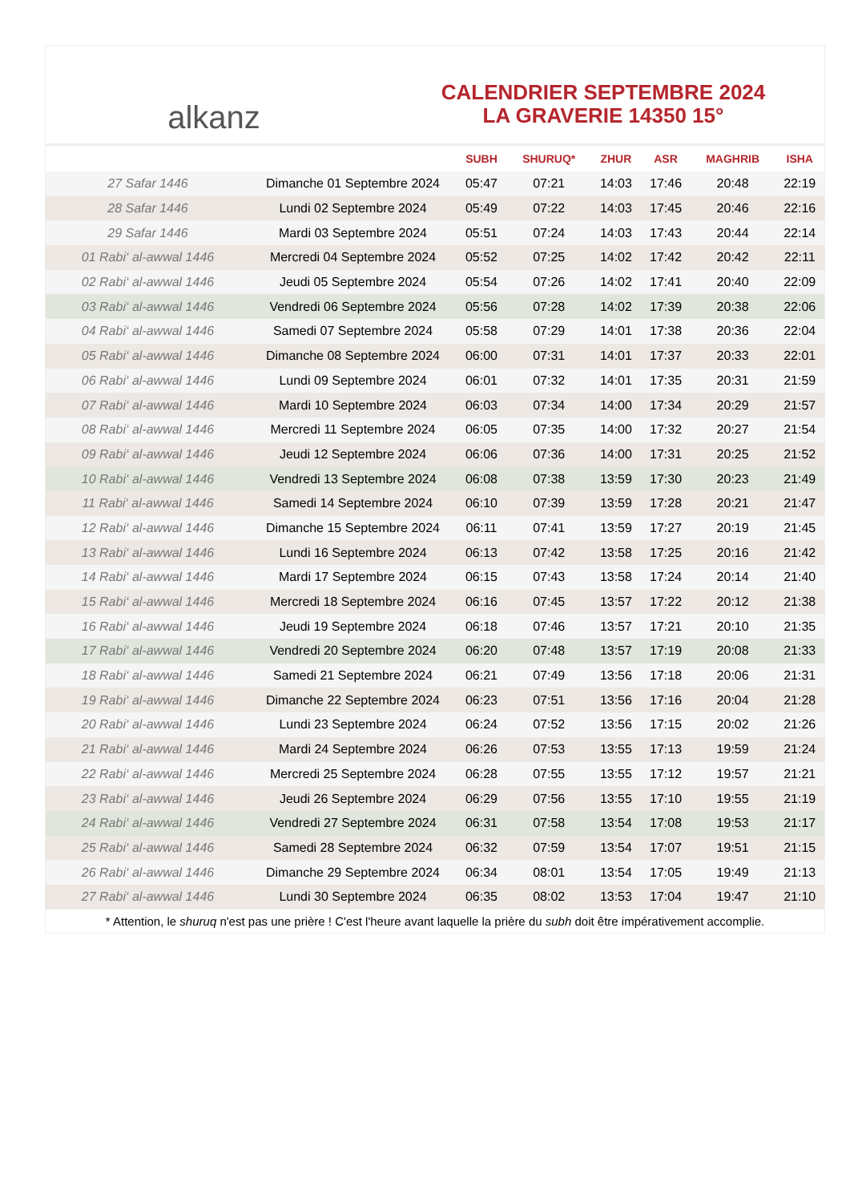alkanz
CALENDRIER SEPTEMBRE 2024
LA GRAVERIE 14350 15°
| | | SUBH | SHURUQ* | ZHUR | ASR | MAGHRIB | ISHA |
| --- | --- | --- | --- | --- | --- | --- | --- |
| 27 Safar 1446 | Dimanche 01 Septembre 2024 | 05:47 | 07:21 | 14:03 | 17:46 | 20:48 | 22:19 |
| 28 Safar 1446 | Lundi 02 Septembre 2024 | 05:49 | 07:22 | 14:03 | 17:45 | 20:46 | 22:16 |
| 29 Safar 1446 | Mardi 03 Septembre 2024 | 05:51 | 07:24 | 14:03 | 17:43 | 20:44 | 22:14 |
| 01 Rabi‘ al-awwal 1446 | Mercredi 04 Septembre 2024 | 05:52 | 07:25 | 14:02 | 17:42 | 20:42 | 22:11 |
| 02 Rabi‘ al-awwal 1446 | Jeudi 05 Septembre 2024 | 05:54 | 07:26 | 14:02 | 17:41 | 20:40 | 22:09 |
| 03 Rabi‘ al-awwal 1446 | Vendredi 06 Septembre 2024 | 05:56 | 07:28 | 14:02 | 17:39 | 20:38 | 22:06 |
| 04 Rabi‘ al-awwal 1446 | Samedi 07 Septembre 2024 | 05:58 | 07:29 | 14:01 | 17:38 | 20:36 | 22:04 |
| 05 Rabi‘ al-awwal 1446 | Dimanche 08 Septembre 2024 | 06:00 | 07:31 | 14:01 | 17:37 | 20:33 | 22:01 |
| 06 Rabi‘ al-awwal 1446 | Lundi 09 Septembre 2024 | 06:01 | 07:32 | 14:01 | 17:35 | 20:31 | 21:59 |
| 07 Rabi‘ al-awwal 1446 | Mardi 10 Septembre 2024 | 06:03 | 07:34 | 14:00 | 17:34 | 20:29 | 21:57 |
| 08 Rabi‘ al-awwal 1446 | Mercredi 11 Septembre 2024 | 06:05 | 07:35 | 14:00 | 17:32 | 20:27 | 21:54 |
| 09 Rabi‘ al-awwal 1446 | Jeudi 12 Septembre 2024 | 06:06 | 07:36 | 14:00 | 17:31 | 20:25 | 21:52 |
| 10 Rabi‘ al-awwal 1446 | Vendredi 13 Septembre 2024 | 06:08 | 07:38 | 13:59 | 17:30 | 20:23 | 21:49 |
| 11 Rabi‘ al-awwal 1446 | Samedi 14 Septembre 2024 | 06:10 | 07:39 | 13:59 | 17:28 | 20:21 | 21:47 |
| 12 Rabi‘ al-awwal 1446 | Dimanche 15 Septembre 2024 | 06:11 | 07:41 | 13:59 | 17:27 | 20:19 | 21:45 |
| 13 Rabi‘ al-awwal 1446 | Lundi 16 Septembre 2024 | 06:13 | 07:42 | 13:58 | 17:25 | 20:16 | 21:42 |
| 14 Rabi‘ al-awwal 1446 | Mardi 17 Septembre 2024 | 06:15 | 07:43 | 13:58 | 17:24 | 20:14 | 21:40 |
| 15 Rabi‘ al-awwal 1446 | Mercredi 18 Septembre 2024 | 06:16 | 07:45 | 13:57 | 17:22 | 20:12 | 21:38 |
| 16 Rabi‘ al-awwal 1446 | Jeudi 19 Septembre 2024 | 06:18 | 07:46 | 13:57 | 17:21 | 20:10 | 21:35 |
| 17 Rabi‘ al-awwal 1446 | Vendredi 20 Septembre 2024 | 06:20 | 07:48 | 13:57 | 17:19 | 20:08 | 21:33 |
| 18 Rabi‘ al-awwal 1446 | Samedi 21 Septembre 2024 | 06:21 | 07:49 | 13:56 | 17:18 | 20:06 | 21:31 |
| 19 Rabi‘ al-awwal 1446 | Dimanche 22 Septembre 2024 | 06:23 | 07:51 | 13:56 | 17:16 | 20:04 | 21:28 |
| 20 Rabi‘ al-awwal 1446 | Lundi 23 Septembre 2024 | 06:24 | 07:52 | 13:56 | 17:15 | 20:02 | 21:26 |
| 21 Rabi‘ al-awwal 1446 | Mardi 24 Septembre 2024 | 06:26 | 07:53 | 13:55 | 17:13 | 19:59 | 21:24 |
| 22 Rabi‘ al-awwal 1446 | Mercredi 25 Septembre 2024 | 06:28 | 07:55 | 13:55 | 17:12 | 19:57 | 21:21 |
| 23 Rabi‘ al-awwal 1446 | Jeudi 26 Septembre 2024 | 06:29 | 07:56 | 13:55 | 17:10 | 19:55 | 21:19 |
| 24 Rabi‘ al-awwal 1446 | Vendredi 27 Septembre 2024 | 06:31 | 07:58 | 13:54 | 17:08 | 19:53 | 21:17 |
| 25 Rabi‘ al-awwal 1446 | Samedi 28 Septembre 2024 | 06:32 | 07:59 | 13:54 | 17:07 | 19:51 | 21:15 |
| 26 Rabi‘ al-awwal 1446 | Dimanche 29 Septembre 2024 | 06:34 | 08:01 | 13:54 | 17:05 | 19:49 | 21:13 |
| 27 Rabi‘ al-awwal 1446 | Lundi 30 Septembre 2024 | 06:35 | 08:02 | 13:53 | 17:04 | 19:47 | 21:10 |
* Attention, le shuruq n'est pas une prière ! C'est l'heure avant laquelle la prière du subh doit être impérativement accomplie.